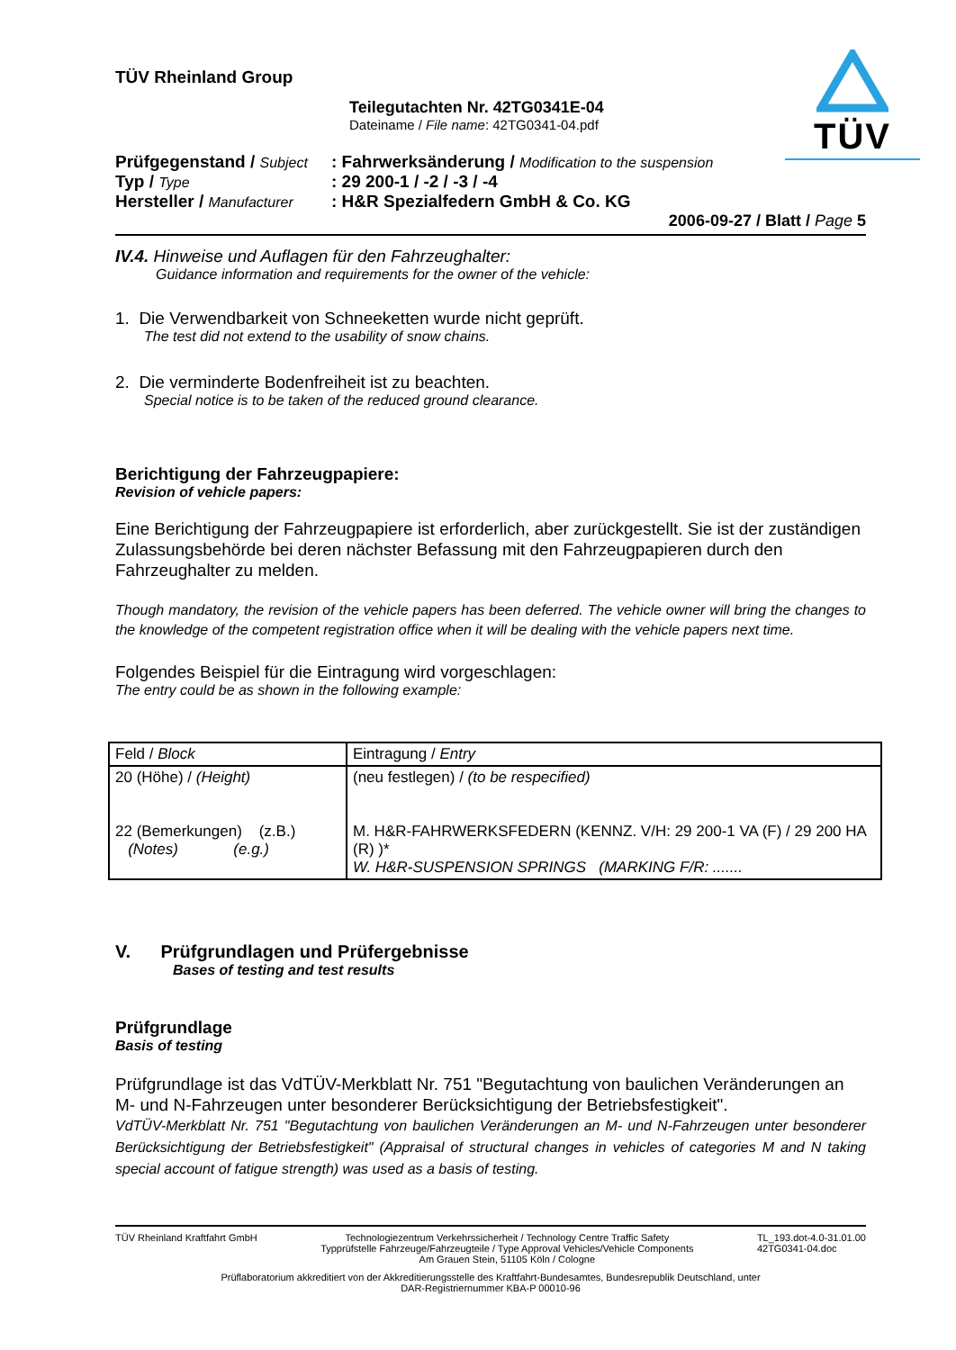TÜV
TÜV Rheinland Group
Teilegutachten Nr. 42TG0341E-04
Dateiname / File name: 42TG0341-04.pdf
| Prüfgegenstand / Subject | : Fahrwerksänderung / Modification to the suspension |
| Typ / Type | : 29 200-1 / -2 / -3 / -4 |
| Hersteller / Manufacturer | : H&R Spezialfedern GmbH & Co. KG |
2006-09-27 / Blatt / Page 5
IV.4. Hinweise und Auflagen für den Fahrzeughalter:
Guidance information and requirements for the owner of the vehicle:
1. Die Verwendbarkeit von Schneeketten wurde nicht geprüft.
The test did not extend to the usability of snow chains.
2. Die verminderte Bodenfreiheit ist zu beachten.
Special notice is to be taken of the reduced ground clearance.
Berichtigung der Fahrzeugpapiere:
Revision of vehicle papers:
Eine Berichtigung der Fahrzeugpapiere ist erforderlich, aber zurückgestellt. Sie ist der zuständigen Zulassungsbehörde bei deren nächster Befassung mit den Fahrzeugpapieren durch den Fahrzeughalter zu melden.
Though mandatory, the revision of the vehicle papers has been deferred. The vehicle owner will bring the changes to the knowledge of the competent registration office when it will be dealing with the vehicle papers next time.
Folgendes Beispiel für die Eintragung wird vorgeschlagen:
The entry could be as shown in the following example:
| Feld / Block | Eintragung / Entry |
| 20 (Höhe) / (Height) 22 (Bemerkungen) (z.B.) (Notes) (e.g.) | (neu festlegen) / (to be respecified) M. H&R-FAHRWERKSFEDERN (KENNZ. V/H: 29 200-1 VA (F) / 29 200 HA (R) )* W. H&R-SUSPENSION SPRINGS (MARKING F/R: ....... |
V. Prüfgrundlagen und Prüfergebnisse
Bases of testing and test results
Prüfgrundlage
Basis of testing
Prüfgrundlage ist das VdTÜV-Merkblatt Nr. 751 "Begutachtung von baulichen Veränderungen an M- und N-Fahrzeugen unter besonderer Berücksichtigung der Betriebsfestigkeit".
VdTÜV-Merkblatt Nr. 751 "Begutachtung von baulichen Veränderungen an M- und N-Fahrzeugen unter besonderer Berücksichtigung der Betriebsfestigkeit" (Appraisal of structural changes in vehicles of categories M and N taking special account of fatigue strength) was used as a basis of testing.
TÜV Rheinland Kraftfahrt GmbH Technologiezentrum Verkehrssicherheit / Technology Centre Traffic Safety
Typprüfstelle Fahrzeuge/Fahrzeugteile / Type Approval Vehicles/Vehicle Components
Am Grauen Stein, 51105 Köln / Cologne TL_193.dot-4.0-31.01.00
42TG0341-04.doc
Prüflaboratorium akkreditiert von der Akkreditierungsstelle des Kraftfahrt-Bundesamtes, Bundesrepublik Deutschland, unter
DAR-Registriernummer KBA-P 00010-96